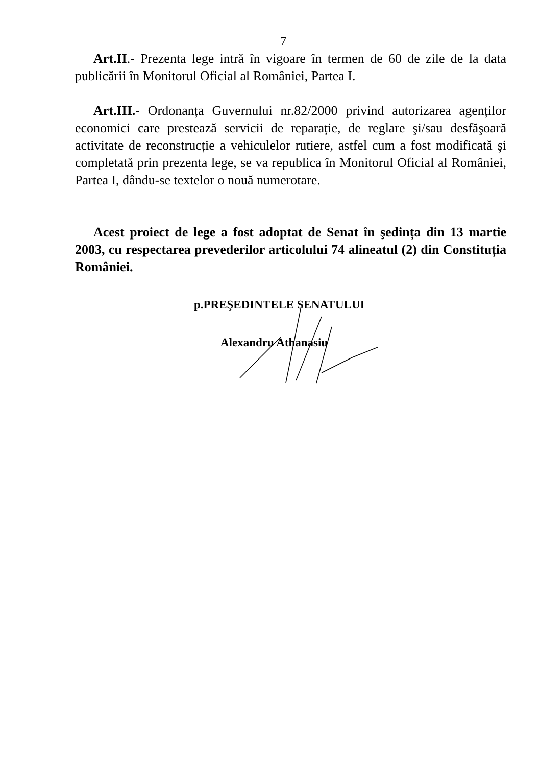7
Art.II.- Prezenta lege intră în vigoare în termen de 60 de zile de la data publicării în Monitorul Oficial al României, Partea I.
Art.III.- Ordonanța Guvernului nr.82/2000 privind autorizarea agenților economici care prestează servicii de reparație, de reglare şi/sau desfăşoară activitate de reconstrucție a vehiculelor rutiere, astfel cum a fost modificată şi completată prin prezenta lege, se va republica în Monitorul Oficial al României, Partea I, dându-se textelor o nouă numerotare.
Acest proiect de lege a fost adoptat de Senat în şedința din 13 martie 2003, cu respectarea prevederilor articolului 74 alineatul (2) din Constituția României.
p.PREŞEDINTELE SENATULUI
Alexandru Athanasiu